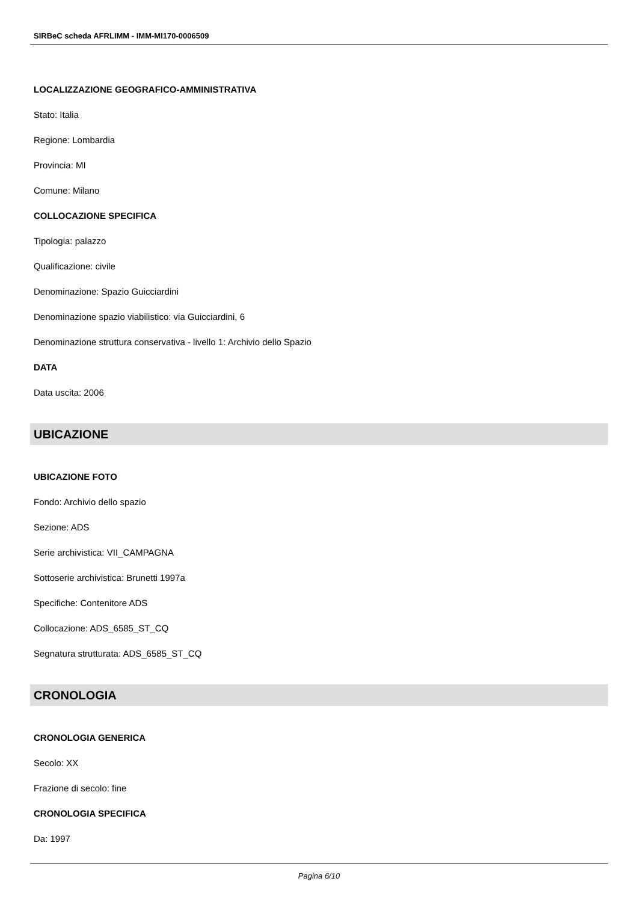SIRBeC scheda AFRLIMM - IMM-MI170-0006509
LOCALIZZAZIONE GEOGRAFICO-AMMINISTRATIVA
Stato: Italia
Regione: Lombardia
Provincia: MI
Comune: Milano
COLLOCAZIONE SPECIFICA
Tipologia: palazzo
Qualificazione: civile
Denominazione: Spazio Guicciardini
Denominazione spazio viabilistico: via Guicciardini, 6
Denominazione struttura conservativa - livello 1: Archivio dello Spazio
DATA
Data uscita: 2006
UBICAZIONE
UBICAZIONE FOTO
Fondo: Archivio dello spazio
Sezione: ADS
Serie archivistica: VII_CAMPAGNA
Sottoserie archivistica: Brunetti 1997a
Specifiche: Contenitore ADS
Collocazione: ADS_6585_ST_CQ
Segnatura strutturata: ADS_6585_ST_CQ
CRONOLOGIA
CRONOLOGIA GENERICA
Secolo: XX
Frazione di secolo: fine
CRONOLOGIA SPECIFICA
Da: 1997
Pagina 6/10